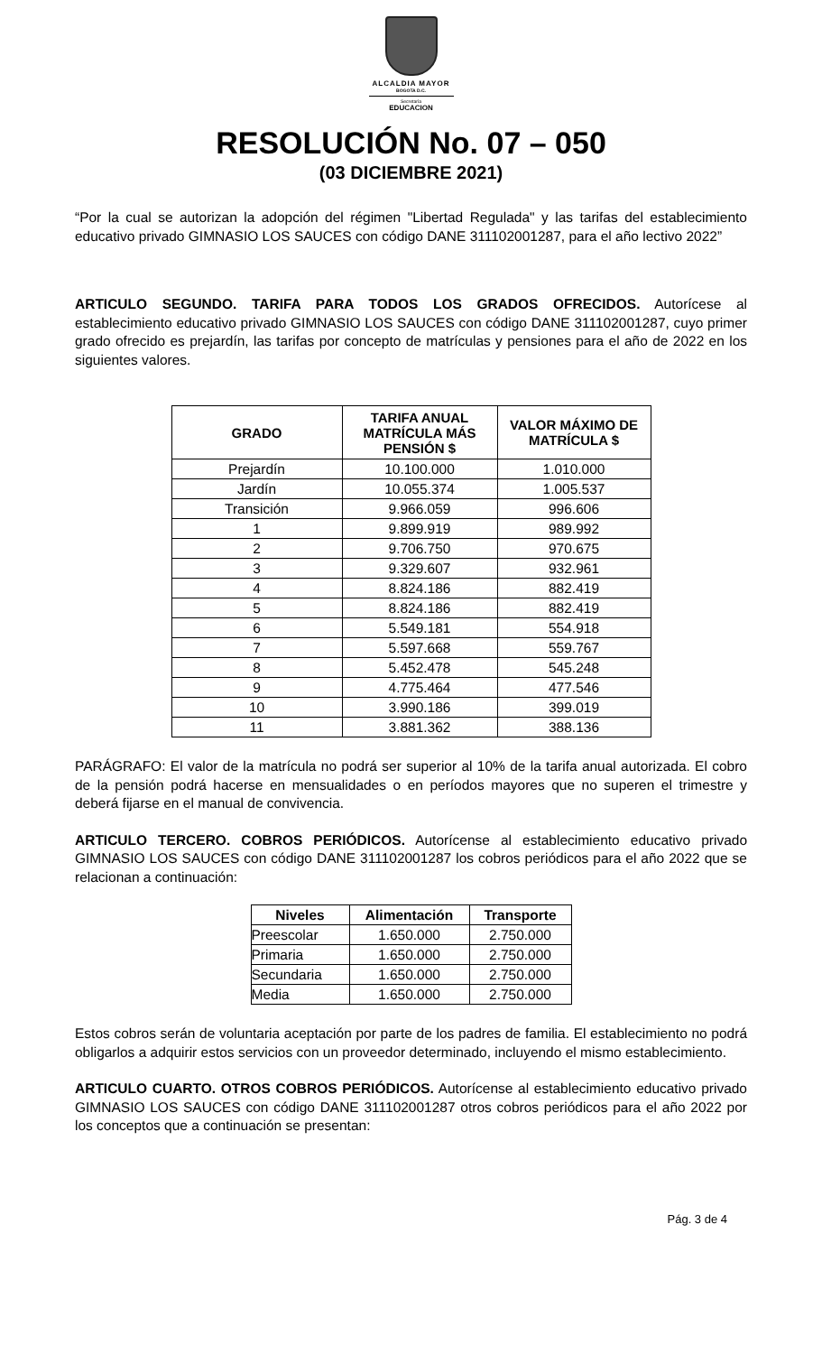ALCALDIA MAYOR
BOGOTA D.C.
Secretaría
EDUCACION
RESOLUCIÓN No. 07 – 050
(03 DICIEMBRE 2021)
“Por la cual se autorizan la adopción del régimen "Libertad Regulada" y las tarifas del establecimiento educativo privado GIMNASIO LOS SAUCES con código DANE 311102001287, para el año lectivo 2022”
ARTICULO SEGUNDO. TARIFA PARA TODOS LOS GRADOS OFRECIDOS. Autorícese al establecimiento educativo privado GIMNASIO LOS SAUCES con código DANE 311102001287, cuyo primer grado ofrecido es prejardín, las tarifas por concepto de matrículas y pensiones para el año de 2022 en los siguientes valores.
| GRADO | TARIFA ANUAL MATRÍCULA MÁS PENSIÓN $ | VALOR MÁXIMO DE MATRÍCULA $ |
| --- | --- | --- |
| Prejardín | 10.100.000 | 1.010.000 |
| Jardín | 10.055.374 | 1.005.537 |
| Transición | 9.966.059 | 996.606 |
| 1 | 9.899.919 | 989.992 |
| 2 | 9.706.750 | 970.675 |
| 3 | 9.329.607 | 932.961 |
| 4 | 8.824.186 | 882.419 |
| 5 | 8.824.186 | 882.419 |
| 6 | 5.549.181 | 554.918 |
| 7 | 5.597.668 | 559.767 |
| 8 | 5.452.478 | 545.248 |
| 9 | 4.775.464 | 477.546 |
| 10 | 3.990.186 | 399.019 |
| 11 | 3.881.362 | 388.136 |
PARÁGRAFO: El valor de la matrícula no podrá ser superior al 10% de la tarifa anual autorizada. El cobro de la pensión podrá hacerse en mensualidades o en períodos mayores que no superen el trimestre y deberá fijarse en el manual de convivencia.
ARTICULO TERCERO. COBROS PERIÓDICOS. Autorícense al establecimiento educativo privado GIMNASIO LOS SAUCES con código DANE 311102001287 los cobros periódicos para el año 2022 que se relacionan a continuación:
| Niveles | Alimentación | Transporte |
| --- | --- | --- |
| Preescolar | 1.650.000 | 2.750.000 |
| Primaria | 1.650.000 | 2.750.000 |
| Secundaria | 1.650.000 | 2.750.000 |
| Media | 1.650.000 | 2.750.000 |
Estos cobros serán de voluntaria aceptación por parte de los padres de familia. El establecimiento no podrá obligarlos a adquirir estos servicios con un proveedor determinado, incluyendo el mismo establecimiento.
ARTICULO CUARTO. OTROS COBROS PERIÓDICOS. Autorícense al establecimiento educativo privado GIMNASIO LOS SAUCES con código DANE 311102001287 otros cobros periódicos para el año 2022 por los conceptos que a continuación se presentan:
Pág. 3 de 4